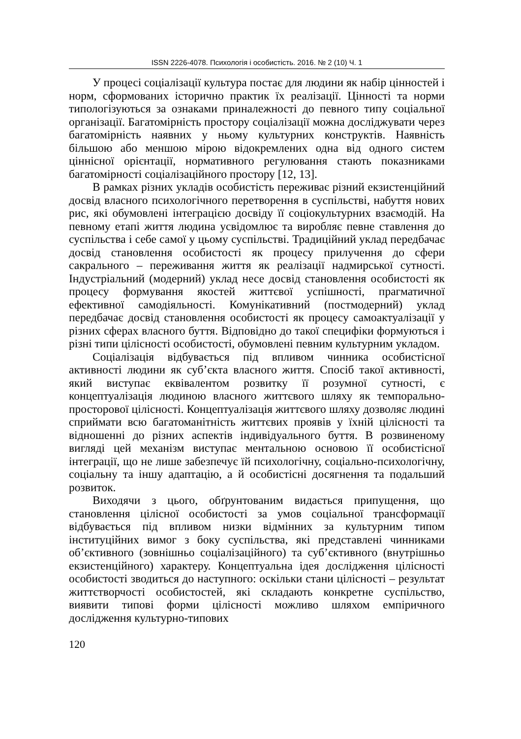ISSN 2226-4078. Психологія і особистість. 2016. № 2 (10) Ч. 1
У процесі соціалізації культура постає для людини як набір цінностей і норм, сформованих історично практик їх реалізації. Цінності та норми типологізуються за ознаками приналежності до певного типу соціальної організації. Багатомірність простору соціалізації можна досліджувати через багатомірність наявних у ньому культурних конструктів. Наявність більшою або меншою мірою відокремлених одна від одного систем ціннісної орієнтації, нормативного регулювання стають показниками багатомірності соціалізаційного простору [12, 13].
В рамках різних укладів особистість переживає різний екзистенційний досвід власного психологічного перетворення в суспільстві, набуття нових рис, які обумовлені інтеграцією досвіду її соціокультурних взаємодій. На певному етапі життя людина усвідомлює та виробляє певне ставлення до суспільства і себе самої у цьому суспільстві. Традиційний уклад передбачає досвід становлення особистості як процесу прилучення до сфери сакрального – переживання життя як реалізації надмирської сутності. Індустріальний (модерний) уклад несе досвід становлення особистості як процесу формування якостей життєвої успішності, прагматичної ефективної самодіяльності. Комунікативний (постмодерний) уклад передбачає досвід становлення особистості як процесу самоактуалізації у різних сферах власного буття. Відповідно до такої специфіки формуються і різні типи цілісності особистості, обумовлені певним культурним укладом.
Соціалізація відбувається під впливом чинника особистісної активності людини як суб’єкта власного життя. Спосіб такої активності, який виступає еквівалентом розвитку її розумної сутності, є концептуалізація людиною власного життєвого шляху як темпорально-просторової цілісності. Концептуалізація життєвого шляху дозволяє людині сприймати всю багатоманітність життєвих проявів у їхній цілісності та відношенні до різних аспектів індивідуального буття. В розвиненому вигляді цей механізм виступає ментальною основою її особистісної інтеграції, що не лише забезпечує їй психологічну, соціально-психологічну, соціальну та іншу адаптацію, а й особистісні досягнення та подальший розвиток.
Виходячи з цього, обґрунтованим видається припущення, що становлення цілісної особистості за умов соціальної трансформації відбувається під впливом низки відмінних за культурним типом інституційних вимог з боку суспільства, які представлені чинниками об’єктивного (зовнішньо соціалізаційного) та суб’єктивного (внутрішньо екзистенційного) характеру. Концептуальна ідея дослідження цілісності особистості зводиться до наступного: оскільки стани цілісності – результат життєтворчості особистостей, які складають конкретне суспільство, виявити типові форми цілісності можливо шляхом емпіричного дослідження культурно-типових
120